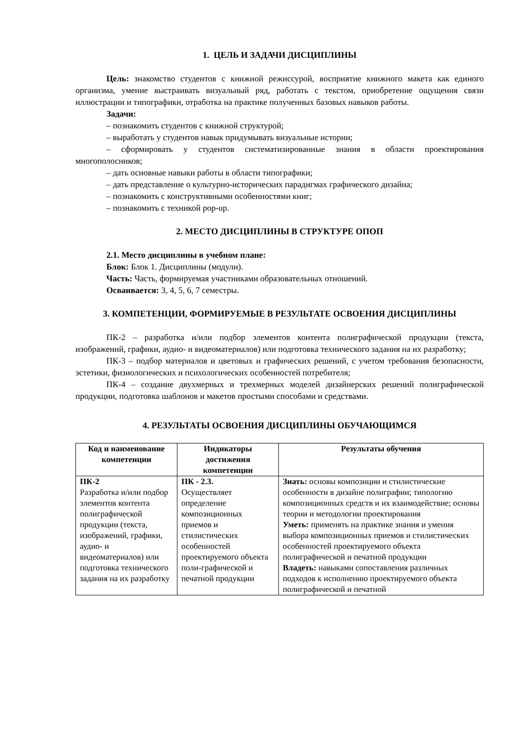1. ЦЕЛЬ И ЗАДАЧИ ДИСЦИПЛИНЫ
Цель: знакомство студентов с книжной режиссурой, восприятие книжного макета как единого организма, умение выстраивать визуальный ряд, работать с текстом, приобретение ощущения связи иллюстрации и типографики, отработка на практике полученных базовых навыков работы.
Задачи:
– познакомить студентов с книжной структурой;
– выработать у студентов навык придумывать визуальные истории;
– сформировать у студентов систематизированные знания в области проектирования многополосников;
– дать основные навыки работы в области типографики;
– дать представление о культурно-исторических парадигмах графического дизайна;
– познакомить с конструктивными особенностями книг;
– познакомить с техникой pop-up.
2. МЕСТО ДИСЦИПЛИНЫ В СТРУКТУРЕ ОПОП
2.1. Место дисциплины в учебном плане:
Блок: Блок 1. Дисциплины (модули).
Часть: Часть, формируемая участниками образовательных отношений.
Осваивается: 3, 4, 5, 6, 7 семестры.
3. КОМПЕТЕНЦИИ, ФОРМИРУЕМЫЕ В РЕЗУЛЬТАТЕ ОСВОЕНИЯ ДИСЦИПЛИНЫ
ПК-2 – разработка и/или подбор элементов контента полиграфической продукции (текста, изображений, графики, аудио- и видеоматериалов) или подготовка технического задания на их разработку;
ПК-3 – подбор материалов и цветовых и графических решений, с учетом требования безопасности, эстетики, физиологических и психологических особенностей потребителя;
ПК-4 – создание двухмерных и трехмерных моделей дизайнерских решений полиграфической продукции, подготовка шаблонов и макетов простыми способами и средствами.
4. РЕЗУЛЬТАТЫ ОСВОЕНИЯ ДИСЦИПЛИНЫ ОБУЧАЮЩИМСЯ
| Код и наименование компетенции | Индикаторы достижения компетенции | Результаты обучения |
| --- | --- | --- |
| ПК-2 Разработка и/или подбор элементов контента полиграфической продукции (текста, изображений, графики, аудио- и видеоматериалов) или подготовка технического задания на их разработку | ПК - 2.3. Осуществляет определение композиционных приемов и стилистических особенностей проектируемого объекта поли-графической и печатной продукции | Знать: основы композиции и стилистические особенности в дизайне полиграфии; типологию композиционных средств и их взаимодействие; основы теории и методологии проектирования Уметь: применять на практике знания и умения выбора композиционных приемов и стилистических особенностей проектируемого объекта полиграфической и печатной продукции Владеть: навыками сопоставления различных подходов к исполнению проектируемого объекта полиграфической и печатной |